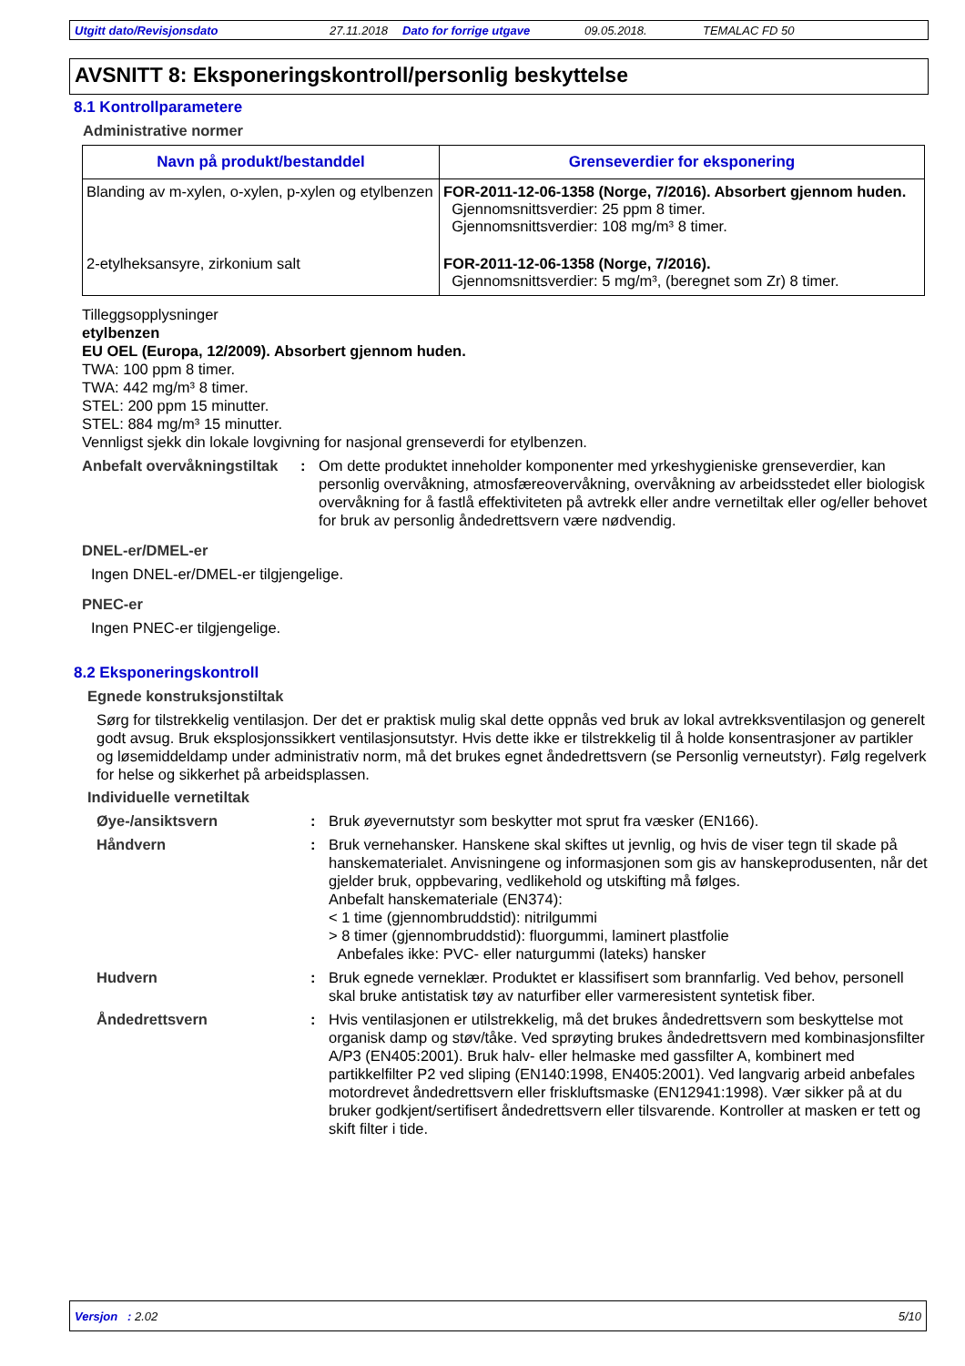Utgitt dato/Revisjonsdato 27.11.2018 Dato for forrige utgave 09.05.2018. TEMALAC FD 50
AVSNITT 8: Eksponeringskontroll/personlig beskyttelse
8.1 Kontrollparametere
Administrative normer
| Navn på produkt/bestanddel | Grenseverdier for eksponering |
| --- | --- |
| Blanding av m-xylen, o-xylen, p-xylen og etylbenzen | FOR-2011-12-06-1358 (Norge, 7/2016). Absorbert gjennom huden. Gjennomsnittsverdier: 25 ppm 8 timer. Gjennomsnittsverdier: 108 mg/m³ 8 timer. |
| 2-etylheksansyre, zirkonium salt | FOR-2011-12-06-1358 (Norge, 7/2016). Gjennomsnittsverdier: 5 mg/m³, (beregnet som Zr) 8 timer. |
Tilleggsopplysninger
etylbenzen
EU OEL (Europa, 12/2009). Absorbert gjennom huden.
TWA: 100 ppm 8 timer.
TWA: 442 mg/m³ 8 timer.
STEL: 200 ppm 15 minutter.
STEL: 884 mg/m³ 15 minutter.
Vennligst sjekk din lokale lovgivning for nasjonal grenseverdi for etylbenzen.
Anbefalt overvåkningstiltak: Om dette produktet inneholder komponenter med yrkeshygieniske grenseverdier, kan personlig overvåkning, atmosfæreovervåkning, overvåkning av arbeidsstedet eller biologisk overvåkning for å fastlå effektiviteten på avtrekk eller andre vernetiltak eller og/eller behovet for bruk av personlig åndedrettsvern være nødvendig.
DNEL-er/DMEL-er
Ingen DNEL-er/DMEL-er tilgjengelige.
PNEC-er
Ingen PNEC-er tilgjengelige.
8.2 Eksponeringskontroll
Egnede konstruksjonstiltak
Sørg for tilstrekkelig ventilasjon. Der det er praktisk mulig skal dette oppnås ved bruk av lokal avtrekksventilasjon og generelt godt avsug. Bruk eksplosjonssikkert ventilasjonsutstyr. Hvis dette ikke er tilstrekkelig til å holde konsentrasjoner av partikler og løsemiddeldamp under administrativ norm, må det brukes egnet åndedrettsvern (se Personlig verneutstyr). Følg regelverk for helse og sikkerhet på arbeidsplassen.
Individuelle vernetiltak
Øye-/ansiktsvern: Bruk øyevernutstyr som beskytter mot sprut fra væsker (EN166).
Håndvern: Bruk vernehansker. Hanskene skal skiftes ut jevnlig, og hvis de viser tegn til skade på hanskematerialet. Anvisningene og informasjonen som gis av hanskeprodusenten, når det gjelder bruk, oppbevaring, vedlikehold og utskifting må følges.
Anbefalt hanskemateriale (EN374):
< 1 time (gjennombruddstid): nitrilgummi
> 8 timer (gjennombruddstid): fluorgummi, laminert plastfolie
Anbefales ikke: PVC- eller naturgummi (lateks) hansker
Hudvern: Bruk egnede verneklær. Produktet er klassifisert som brannfarlig. Ved behov, personell skal bruke antistatisk tøy av naturfiber eller varmeresistent syntetisk fiber.
Åndedrettsvern: Hvis ventilasjonen er utilstrekkelig, må det brukes åndedrettsvern som beskyttelse mot organisk damp og støv/tåke. Ved sprøyting brukes åndedrettsvern med kombinasjonsfilter A/P3 (EN405:2001). Bruk halv- eller helmaske med gassfilter A, kombinert med partikkelfilter P2 ved sliping (EN140:1998, EN405:2001). Ved langvarig arbeid anbefales motordrevet åndedrettsvern eller friskluftsmaske (EN12941:1998). Vær sikker på at du bruker godkjent/sertifisert åndedrettsvern eller tilsvarende. Kontroller at masken er tett og skift filter i tide.
Versjon : 2.02 5/10